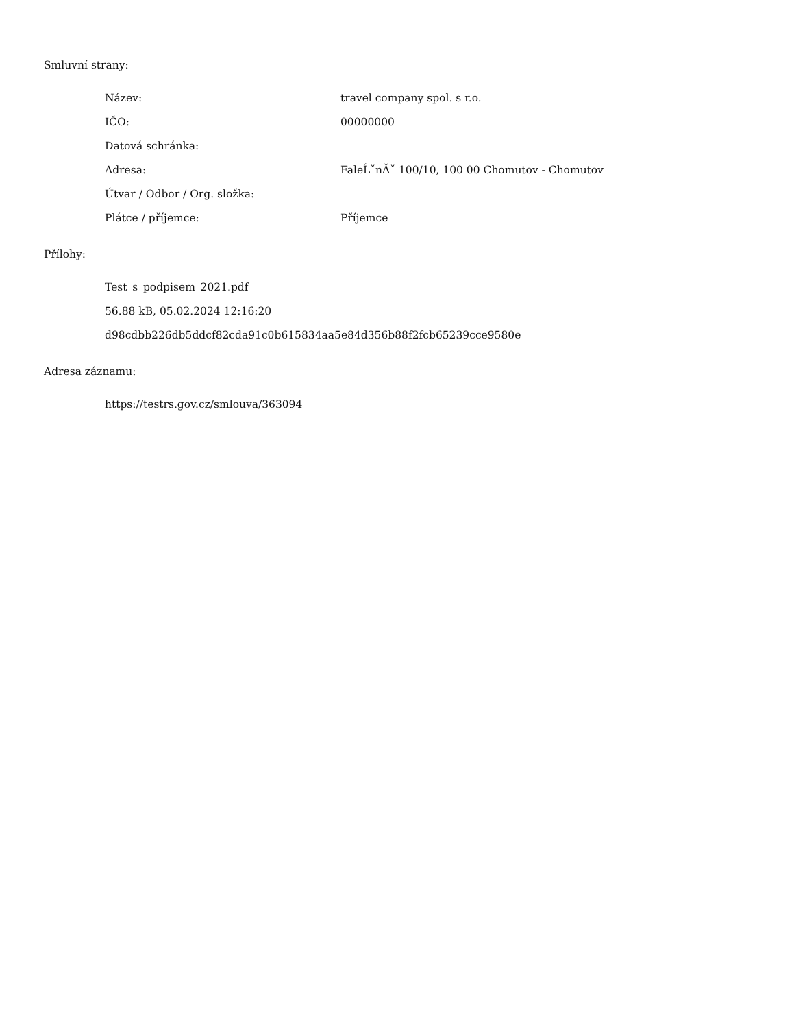Smluvní strany:
Název: travel company spol. s r.o.
IČO: 00000000
Datová schránka:
Adresa: FaleĹˇnĂˇ 100/10, 100 00 Chomutov - Chomutov
Útvar / Odbor / Org. složka:
Plátce / příjemce: Příjemce
Přílohy:
Test_s_podpisem_2021.pdf
56.88 kB, 05.02.2024 12:16:20
d98cdbb226db5ddcf82cda91c0b615834aa5e84d356b88f2fcb65239cce9580e
Adresa záznamu:
https://testrs.gov.cz/smlouva/363094